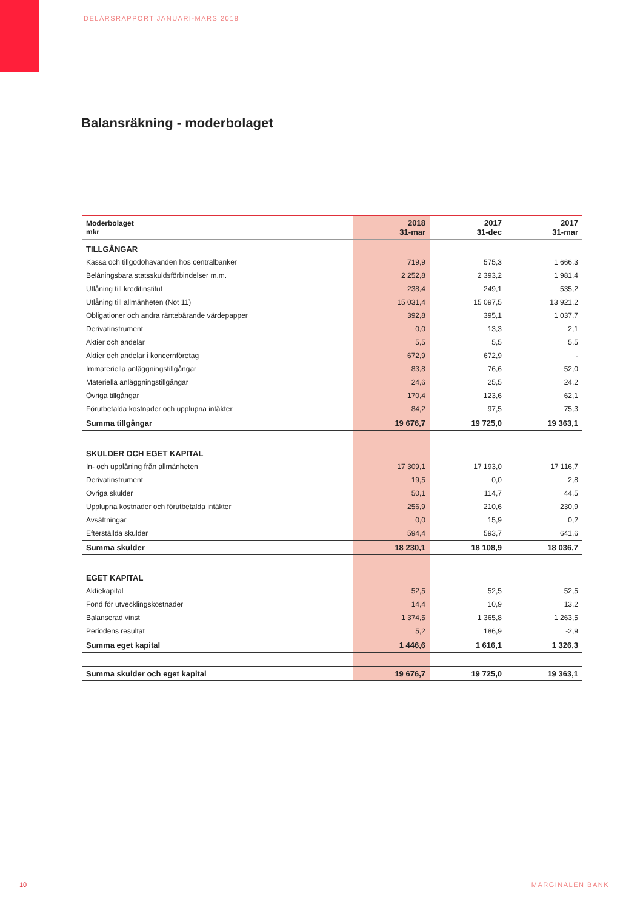DELÅRSRAPPORT JANUARI-MARS 2018
Balansräkning - moderbolaget
| Moderbolaget mkr | 2018 31-mar | 2017 31-dec | 2017 31-mar |
| --- | --- | --- | --- |
| TILLGÅNGAR | | | |
| Kassa och tillgodohavanden hos centralbanker | 719,9 | 575,3 | 1 666,3 |
| Belåningsbara statsskuldsförbindelser m.m. | 2 252,8 | 2 393,2 | 1 981,4 |
| Utlåning till kreditinstitut | 238,4 | 249,1 | 535,2 |
| Utlåning till allmänheten (Not 11) | 15 031,4 | 15 097,5 | 13 921,2 |
| Obligationer och andra räntebärande värdepapper | 392,8 | 395,1 | 1 037,7 |
| Derivatinstrument | 0,0 | 13,3 | 2,1 |
| Aktier och andelar | 5,5 | 5,5 | 5,5 |
| Aktier och andelar i koncernföretag | 672,9 | 672,9 | - |
| Immateriella anläggningstillgångar | 83,8 | 76,6 | 52,0 |
| Materiella anläggningstillgångar | 24,6 | 25,5 | 24,2 |
| Övriga tillgångar | 170,4 | 123,6 | 62,1 |
| Förutbetalda kostnader och upplupna intäkter | 84,2 | 97,5 | 75,3 |
| Summa tillgångar | 19 676,7 | 19 725,0 | 19 363,1 |
| SKULDER OCH EGET KAPITAL | | | |
| In- och upplåning från allmänheten | 17 309,1 | 17 193,0 | 17 116,7 |
| Derivatinstrument | 19,5 | 0,0 | 2,8 |
| Övriga skulder | 50,1 | 114,7 | 44,5 |
| Upplupna kostnader och förutbetalda intäkter | 256,9 | 210,6 | 230,9 |
| Avsättningar | 0,0 | 15,9 | 0,2 |
| Efterställda skulder | 594,4 | 593,7 | 641,6 |
| Summa skulder | 18 230,1 | 18 108,9 | 18 036,7 |
| EGET KAPITAL | | | |
| Aktiekapital | 52,5 | 52,5 | 52,5 |
| Fond för utvecklingskostnader | 14,4 | 10,9 | 13,2 |
| Balanserad vinst | 1 374,5 | 1 365,8 | 1 263,5 |
| Periodens resultat | 5,2 | 186,9 | -2,9 |
| Summa eget kapital | 1 446,6 | 1 616,1 | 1 326,3 |
| Summa skulder och eget kapital | 19 676,7 | 19 725,0 | 19 363,1 |
10 MARGINALEN BANK